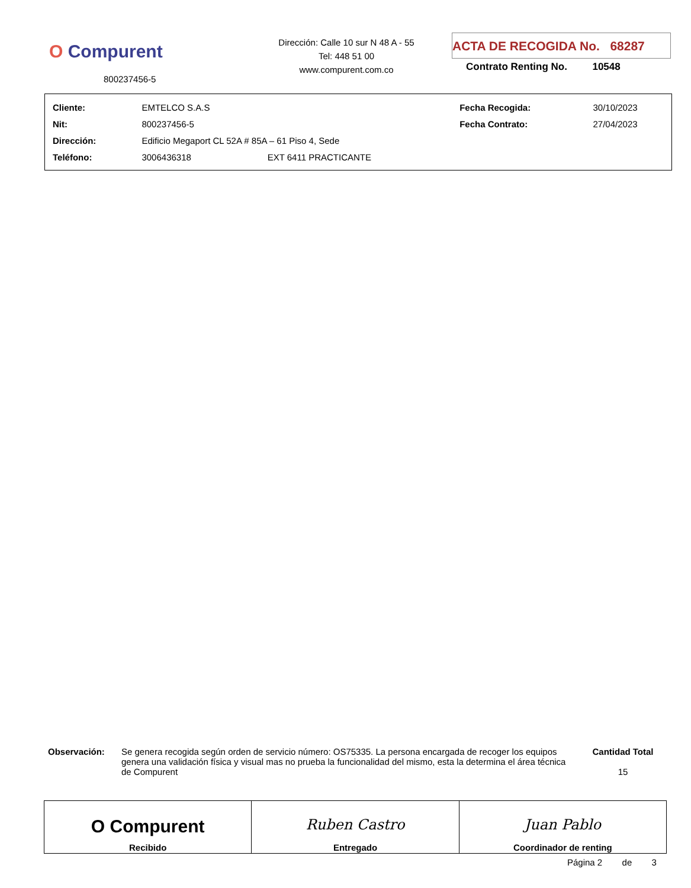O Compurent
800237456-5
Dirección: Calle 10 sur N 48 A - 55
Tel: 448 51 00
www.compurent.com.co
ACTA DE RECOGIDA No. 68287
Contrato Renting No. 10548
| Cliente: | EMTELCO S.A.S | | Fecha Recogida: | 30/10/2023 |
| Nit: | 800237456-5 | | Fecha Contrato: | 27/04/2023 |
| Dirección: | Edificio Megaport CL 52A # 85A – 61 Piso 4, Sede | | | |
| Teléfono: | 3006436318 | EXT 6411 PRACTICANTE | | |
| Observación: | Se genera recogida según orden de servicio número: OS75335. La persona encargada de recoger los equipos genera una validación física y visual mas no prueba la funcionalidad del mismo, esta la determina el área técnica de Compurent | Cantidad Total 15 |
| O Compurent Recibido | Ruben Castro Entregado | Juan Pablo Coordinador de renting |
Página 2 de 3